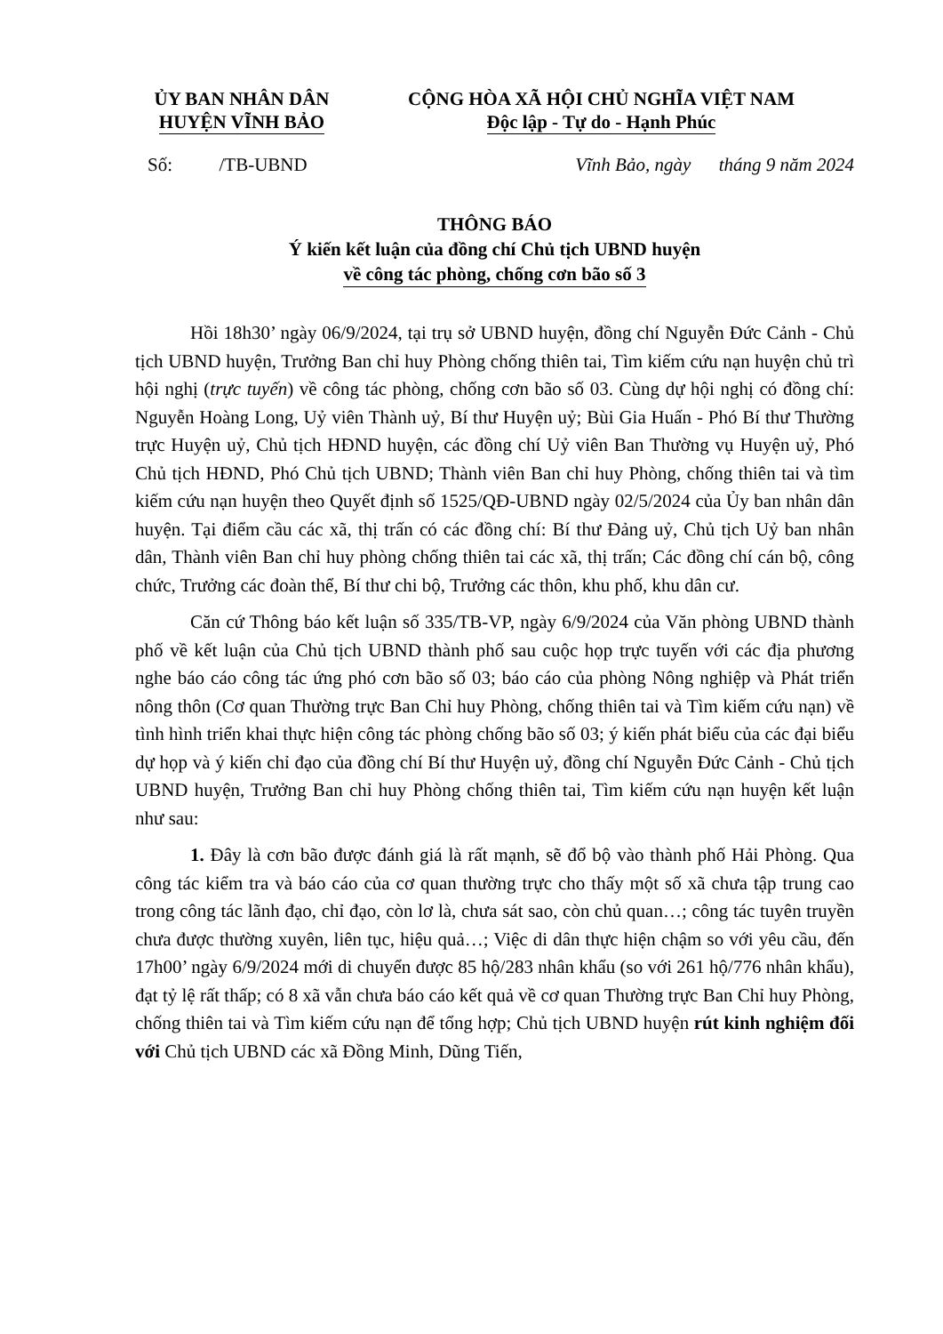ỦY BAN NHÂN DÂN
HUYỆN VĨNH BẢO
CỘNG HÒA XÃ HỘI CHỦ NGHĨA VIỆT NAM
Độc lập - Tự do - Hạnh Phúc
Số: /TB-UBND
Vĩnh Bảo, ngày tháng 9 năm 2024
THÔNG BÁO
Ý kiến kết luận của đồng chí Chủ tịch UBND huyện
về công tác phòng, chống cơn bão số 3
Hồi 18h30’ ngày 06/9/2024, tại trụ sở UBND huyện, đồng chí Nguyễn Đức Cảnh - Chủ tịch UBND huyện, Trưởng Ban chỉ huy Phòng chống thiên tai, Tìm kiếm cứu nạn huyện chủ trì hội nghị (trực tuyến) về công tác phòng, chống cơn bão số 03. Cùng dự hội nghị có đồng chí: Nguyễn Hoàng Long, Uỷ viên Thành uỷ, Bí thư Huyện uỷ; Bùi Gia Huấn - Phó Bí thư Thường trực Huyện uỷ, Chủ tịch HĐND huyện, các đồng chí Uỷ viên Ban Thường vụ Huyện uỷ, Phó Chủ tịch HĐND, Phó Chủ tịch UBND; Thành viên Ban chỉ huy Phòng, chống thiên tai và tìm kiếm cứu nạn huyện theo Quyết định số 1525/QĐ-UBND ngày 02/5/2024 của Ủy ban nhân dân huyện. Tại điểm cầu các xã, thị trấn có các đồng chí: Bí thư Đảng uỷ, Chủ tịch Uỷ ban nhân dân, Thành viên Ban chỉ huy phòng chống thiên tai các xã, thị trấn; Các đồng chí cán bộ, công chức, Trưởng các đoàn thể, Bí thư chi bộ, Trưởng các thôn, khu phố, khu dân cư.
Căn cứ Thông báo kết luận số 335/TB-VP, ngày 6/9/2024 của Văn phòng UBND thành phố về kết luận của Chủ tịch UBND thành phố sau cuộc họp trực tuyến với các địa phương nghe báo cáo công tác ứng phó cơn bão số 03; báo cáo của phòng Nông nghiệp và Phát triển nông thôn (Cơ quan Thường trực Ban Chỉ huy Phòng, chống thiên tai và Tìm kiếm cứu nạn) về tình hình triển khai thực hiện công tác phòng chống bão số 03; ý kiến phát biểu của các đại biểu dự họp và ý kiến chỉ đạo của đồng chí Bí thư Huyện uỷ, đồng chí Nguyễn Đức Cảnh - Chủ tịch UBND huyện, Trưởng Ban chỉ huy Phòng chống thiên tai, Tìm kiếm cứu nạn huyện kết luận như sau:
1. Đây là cơn bão được đánh giá là rất mạnh, sẽ đổ bộ vào thành phố Hải Phòng. Qua công tác kiểm tra và báo cáo của cơ quan thường trực cho thấy một số xã chưa tập trung cao trong công tác lãnh đạo, chỉ đạo, còn lơ là, chưa sát sao, còn chủ quan…; công tác tuyên truyền chưa được thường xuyên, liên tục, hiệu quả…; Việc di dân thực hiện chậm so với yêu cầu, đến 17h00’ ngày 6/9/2024 mới di chuyển được 85 hộ/283 nhân khẩu (so với 261 hộ/776 nhân khẩu), đạt tỷ lệ rất thấp; có 8 xã vẫn chưa báo cáo kết quả về cơ quan Thường trực Ban Chỉ huy Phòng, chống thiên tai và Tìm kiếm cứu nạn để tổng hợp; Chủ tịch UBND huyện rút kinh nghiệm đối với Chủ tịch UBND các xã Đồng Minh, Dũng Tiến,